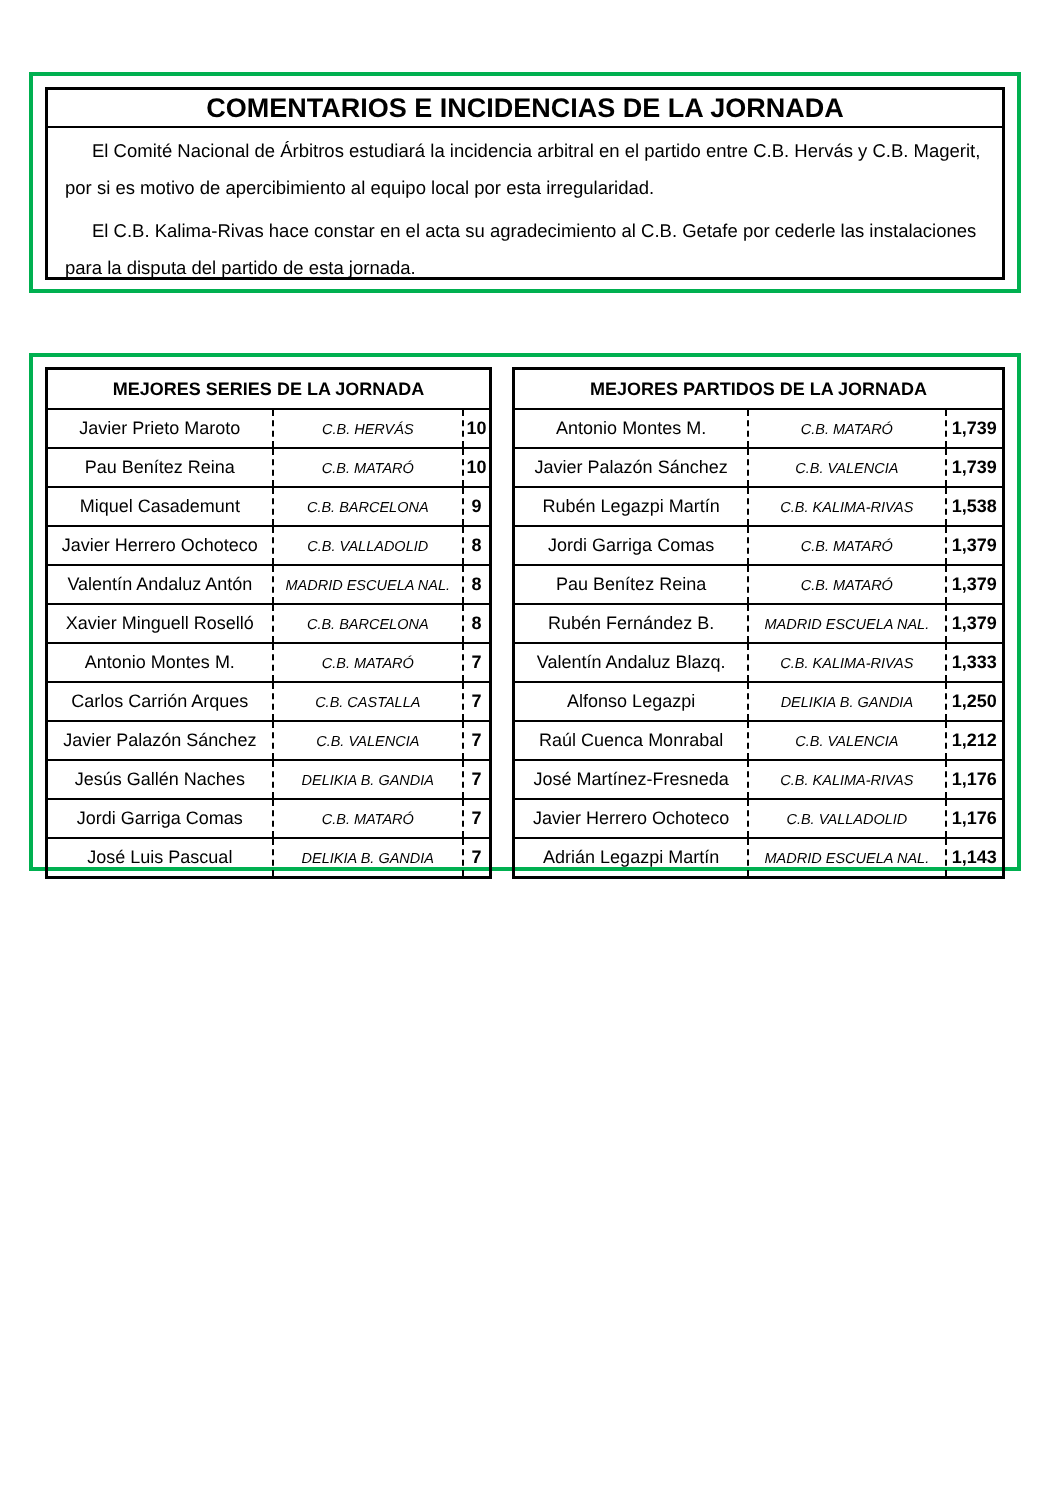COMENTARIOS E INCIDENCIAS DE LA JORNADA
El Comité Nacional de Árbitros estudiará la incidencia arbitral en el partido entre C.B. Hervás y C.B. Magerit, por si es motivo de apercibimiento al equipo local por esta irregularidad.
El C.B. Kalima-Rivas hace constar en el acta su agradecimiento al C.B. Getafe por cederle las instalaciones para la disputa del partido de esta jornada.
| MEJORES SERIES DE LA JORNADA | | |
| --- | --- | --- |
| Javier Prieto Maroto | C.B. HERVÁS | 10 |
| Pau Benítez Reina | C.B. MATARÓ | 10 |
| Miquel Casademunt | C.B. BARCELONA | 9 |
| Javier Herrero Ochoteco | C.B. VALLADOLID | 8 |
| Valentín Andaluz Antón | MADRID ESCUELA NAL. | 8 |
| Xavier Minguell Roselló | C.B. BARCELONA | 8 |
| Antonio Montes M. | C.B. MATARÓ | 7 |
| Carlos Carrión Arques | C.B. CASTALLA | 7 |
| Javier Palazón Sánchez | C.B. VALENCIA | 7 |
| Jesús Gallén Naches | DELIKIA B. GANDIA | 7 |
| Jordi Garriga Comas | C.B. MATARÓ | 7 |
| José Luis Pascual | DELIKIA B. GANDIA | 7 |
| MEJORES PARTIDOS DE LA JORNADA | | |
| --- | --- | --- |
| Antonio Montes M. | C.B. MATARÓ | 1,739 |
| Javier Palazón Sánchez | C.B. VALENCIA | 1,739 |
| Rubén Legazpi Martín | C.B. KALIMA-RIVAS | 1,538 |
| Jordi Garriga Comas | C.B. MATARÓ | 1,379 |
| Pau Benítez Reina | C.B. MATARÓ | 1,379 |
| Rubén Fernández B. | MADRID ESCUELA NAL. | 1,379 |
| Valentín Andaluz Blazq. | C.B. KALIMA-RIVAS | 1,333 |
| Alfonso Legazpi | DELIKIA B. GANDIA | 1,250 |
| Raúl Cuenca Monrabal | C.B. VALENCIA | 1,212 |
| José Martínez-Fresneda | C.B. KALIMA-RIVAS | 1,176 |
| Javier Herrero Ochoteco | C.B. VALLADOLID | 1,176 |
| Adrián Legazpi Martín | MADRID ESCUELA NAL. | 1,143 |